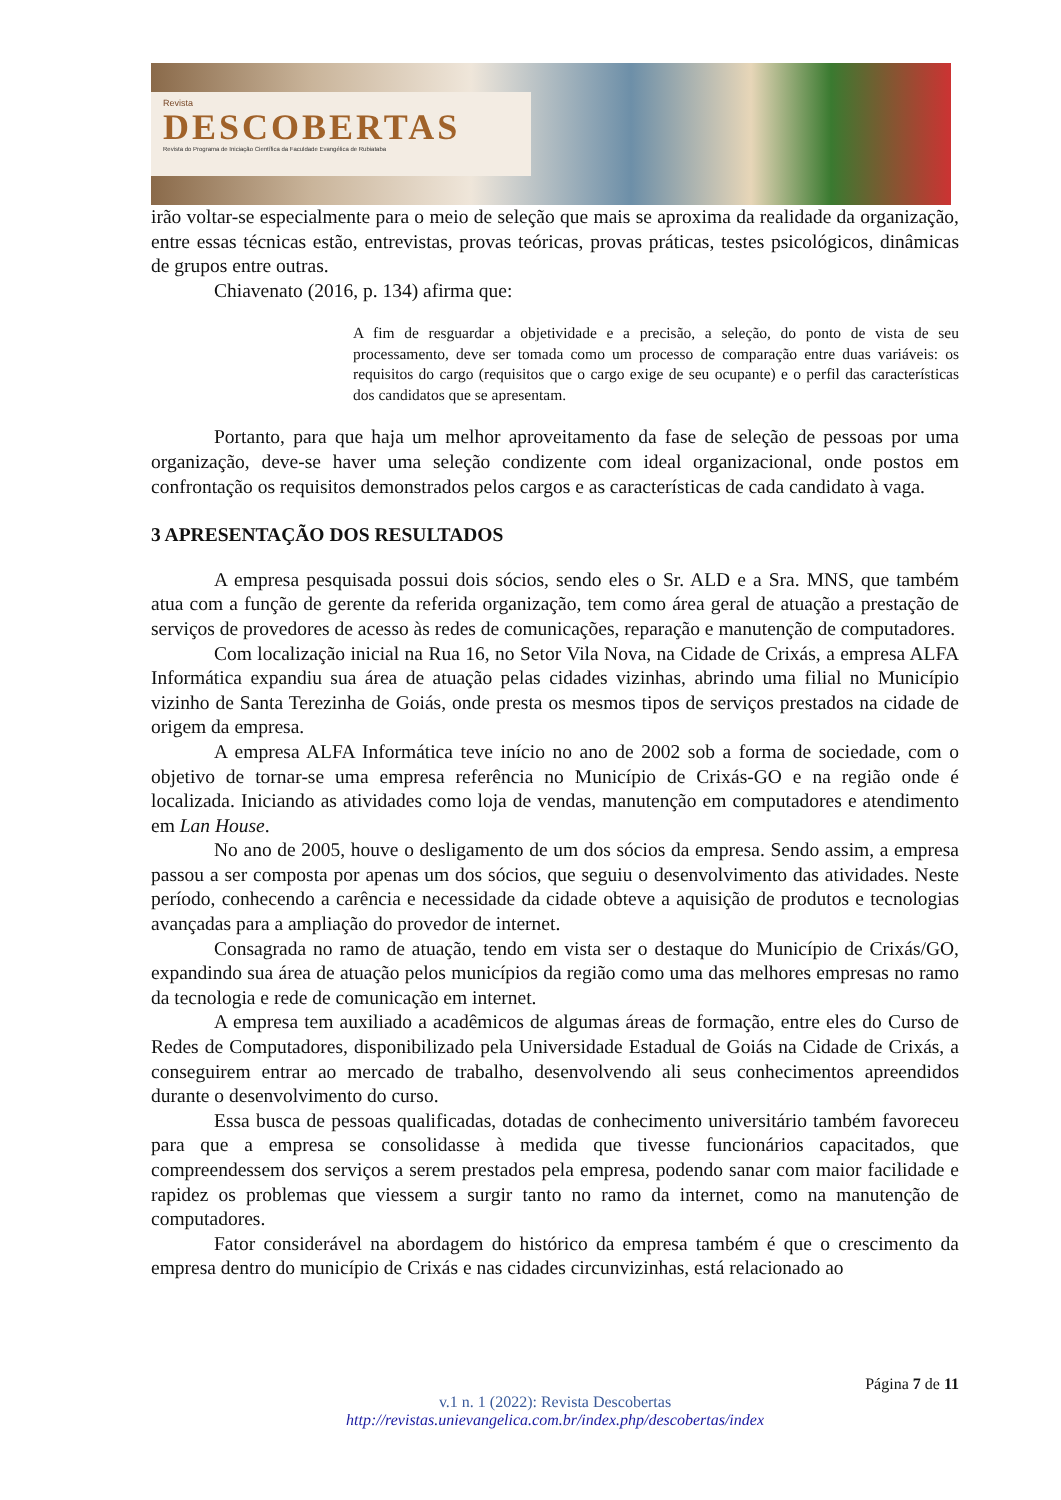Revista
DESCOBERTAS
Revista do Programa de Iniciação Científica da Faculdade Evangélica de Rubiataba
irão voltar-se especialmente para o meio de seleção que mais se aproxima da realidade da organização, entre essas técnicas estão, entrevistas, provas teóricas, provas práticas, testes psicológicos, dinâmicas de grupos entre outras.
Chiavenato (2016, p. 134) afirma que:
A fim de resguardar a objetividade e a precisão, a seleção, do ponto de vista de seu processamento, deve ser tomada como um processo de comparação entre duas variáveis: os requisitos do cargo (requisitos que o cargo exige de seu ocupante) e o perfil das características dos candidatos que se apresentam.
Portanto, para que haja um melhor aproveitamento da fase de seleção de pessoas por uma organização, deve-se haver uma seleção condizente com ideal organizacional, onde postos em confrontação os requisitos demonstrados pelos cargos e as características de cada candidato à vaga.
3 APRESENTAÇÃO DOS RESULTADOS
A empresa pesquisada possui dois sócios, sendo eles o Sr. ALD e a Sra. MNS, que também atua com a função de gerente da referida organização, tem como área geral de atuação a prestação de serviços de provedores de acesso às redes de comunicações, reparação e manutenção de computadores.
Com localização inicial na Rua 16, no Setor Vila Nova, na Cidade de Crixás, a empresa ALFA Informática expandiu sua área de atuação pelas cidades vizinhas, abrindo uma filial no Município vizinho de Santa Terezinha de Goiás, onde presta os mesmos tipos de serviços prestados na cidade de origem da empresa.
A empresa ALFA Informática teve início no ano de 2002 sob a forma de sociedade, com o objetivo de tornar-se uma empresa referência no Município de Crixás-GO e na região onde é localizada. Iniciando as atividades como loja de vendas, manutenção em computadores e atendimento em Lan House.
No ano de 2005, houve o desligamento de um dos sócios da empresa. Sendo assim, a empresa passou a ser composta por apenas um dos sócios, que seguiu o desenvolvimento das atividades. Neste período, conhecendo a carência e necessidade da cidade obteve a aquisição de produtos e tecnologias avançadas para a ampliação do provedor de internet.
Consagrada no ramo de atuação, tendo em vista ser o destaque do Município de Crixás/GO, expandindo sua área de atuação pelos municípios da região como uma das melhores empresas no ramo da tecnologia e rede de comunicação em internet.
A empresa tem auxiliado a acadêmicos de algumas áreas de formação, entre eles do Curso de Redes de Computadores, disponibilizado pela Universidade Estadual de Goiás na Cidade de Crixás, a conseguirem entrar ao mercado de trabalho, desenvolvendo ali seus conhecimentos apreendidos durante o desenvolvimento do curso.
Essa busca de pessoas qualificadas, dotadas de conhecimento universitário também favoreceu para que a empresa se consolidasse à medida que tivesse funcionários capacitados, que compreendessem dos serviços a serem prestados pela empresa, podendo sanar com maior facilidade e rapidez os problemas que viessem a surgir tanto no ramo da internet, como na manutenção de computadores.
Fator considerável na abordagem do histórico da empresa também é que o crescimento da empresa dentro do município de Crixás e nas cidades circunvizinhas, está relacionado ao
Página 7 de 11
v.1 n. 1 (2022): Revista Descobertas
http://revistas.unievangelica.com.br/index.php/descobertas/index